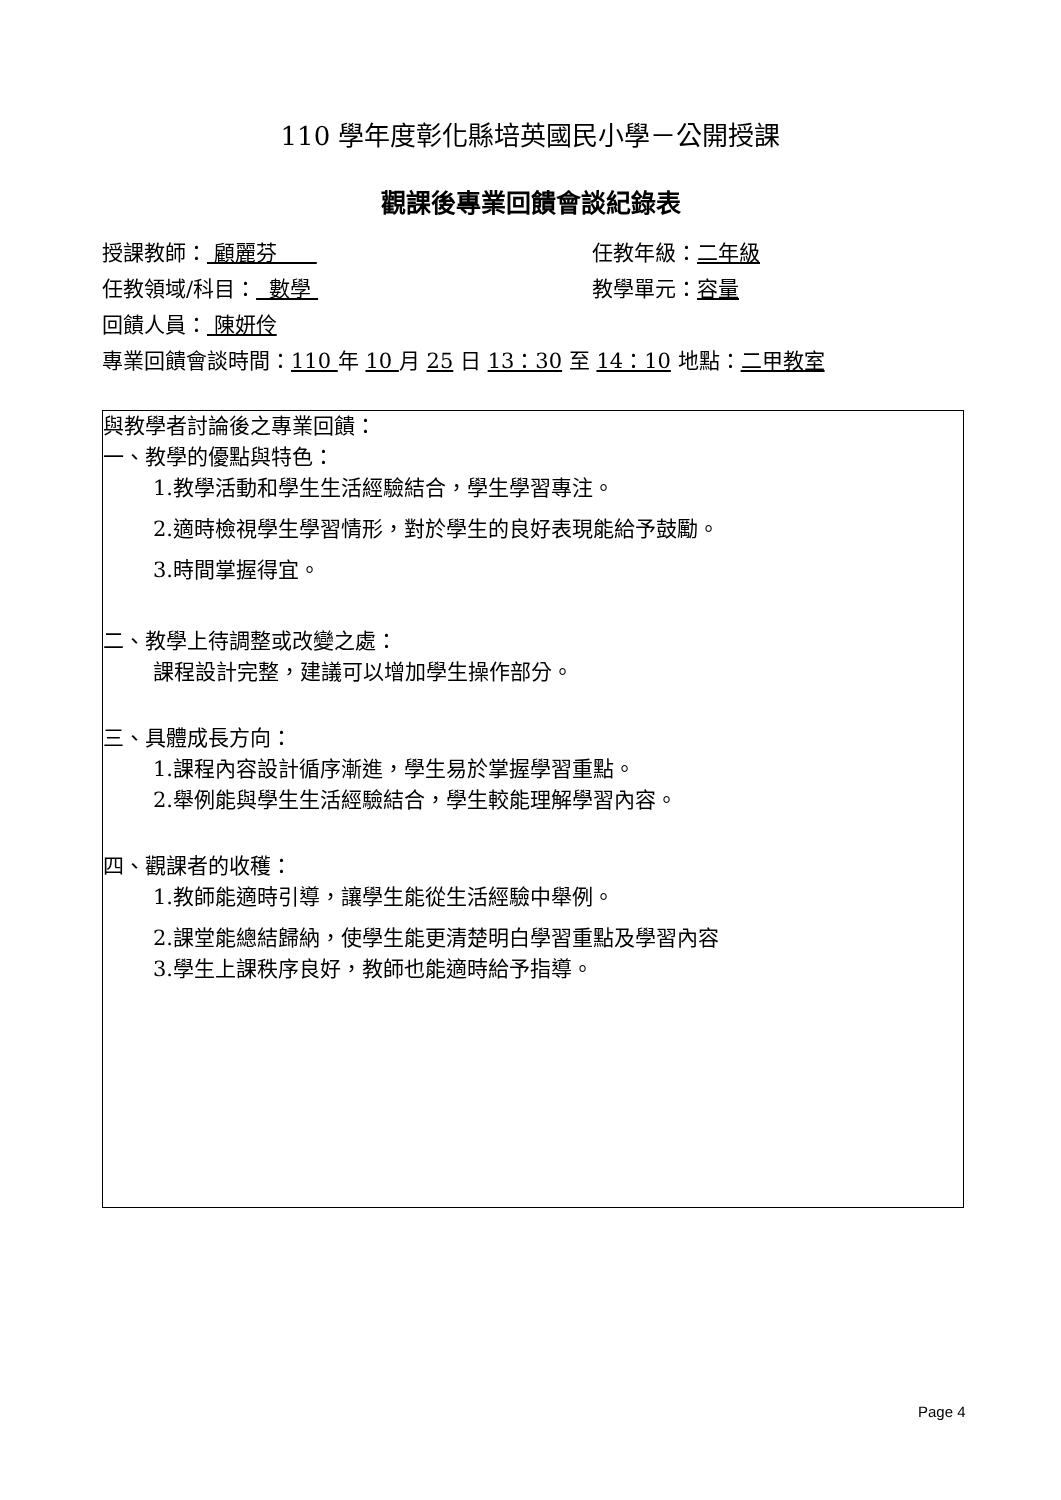110 學年度彰化縣培英國民小學－公開授課
觀課後專業回饋會談紀錄表
授課教師： 顧麗芬 任教年級：二年級
任教領域/科目： 數學 教學單元：容量
回饋人員： 陳妍伶
專業回饋會談時間：110 年 10 月 25 日 13：30 至 14：10 地點：二甲教室
與教學者討論後之專業回饋：
一、教學的優點與特色：
1.教學活動和學生生活經驗結合，學生學習專注。
2.適時檢視學生學習情形，對於學生的良好表現能給予鼓勵。
3.時間掌握得宜。
二、教學上待調整或改變之處：
課程設計完整，建議可以增加學生操作部分。
三、具體成長方向：
1.課程內容設計循序漸進，學生易於掌握學習重點。
2.舉例能與學生生活經驗結合，學生較能理解學習內容。
四、觀課者的收穫：
1.教師能適時引導，讓學生能從生活經驗中舉例。
2.課堂能總結歸納，使學生能更清楚明白學習重點及學習內容
3.學生上課秩序良好，教師也能適時給予指導。
Page 4